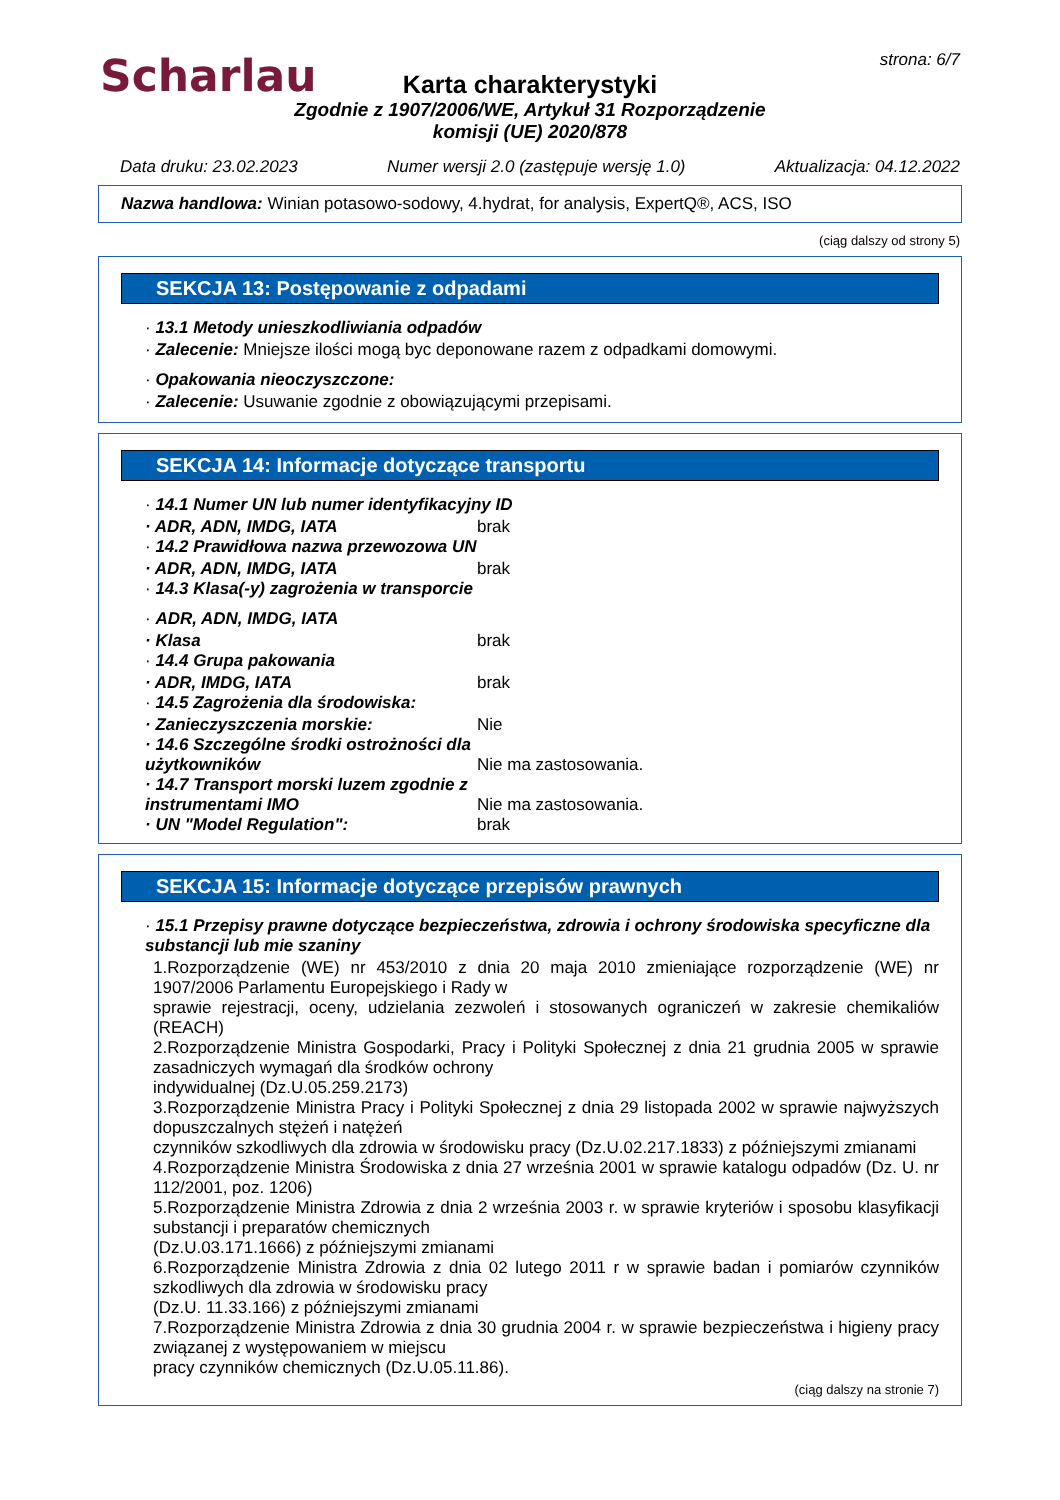Scharlau strona: 6/7
Karta charakterystyki
Zgodnie z 1907/2006/WE, Artykuł 31 Rozporządzenie
komisji (UE) 2020/878
Data druku: 23.02.2023 Numer wersji 2.0 (zastępuje wersję 1.0) Aktualizacja: 04.12.2022
Nazwa handlowa: Winian potasowo-sodowy, 4.hydrat, for analysis, ExpertQ®, ACS, ISO
(ciąg dalszy od strony 5)
SEKCJA 13: Postępowanie z odpadami
· 13.1 Metody unieszkodliwiania odpadów
· Zalecenie: Mniejsze ilości mogą byc deponowane razem z odpadkami domowymi.
· Opakowania nieoczyszczone:
· Zalecenie: Usuwanie zgodnie z obowiązującymi przepisami.
SEKCJA 14: Informacje dotyczące transportu
· 14.1 Numer UN lub numer identyfikacyjny ID
· ADR, ADN, IMDG, IATA brak
· 14.2 Prawidłowa nazwa przewozowa UN
· ADR, ADN, IMDG, IATA brak
· 14.3 Klasa(-y) zagrożenia w transporcie
· ADR, ADN, IMDG, IATA
· Klasa brak
· 14.4 Grupa pakowania
· ADR, IMDG, IATA brak
· 14.5 Zagrożenia dla środowiska:
· Zanieczyszczenia morskie: Nie
· 14.6 Szczególne środki ostrożności dla użytkowników Nie ma zastosowania.
· 14.7 Transport morski luzem zgodnie z instrumentami IMO Nie ma zastosowania.
· UN "Model Regulation": brak
SEKCJA 15: Informacje dotyczące przepisów prawnych
· 15.1 Przepisy prawne dotyczące bezpieczeństwa, zdrowia i ochrony środowiska specyficzne dla substancji lub mie szaniny
1.Rozporządzenie (WE) nr 453/2010 z dnia 20 maja 2010 zmieniające rozporządzenie (WE) nr 1907/2006 Parlamentu Europejskiego i Rady w
sprawie rejestracji, oceny, udzielania zezwoleń i stosowanych ograniczeń w zakresie chemikaliów (REACH)
2.Rozporządzenie Ministra Gospodarki, Pracy i Polityki Społecznej z dnia 21 grudnia 2005 w sprawie zasadniczych wymagań dla środków ochrony
indywidualnej (Dz.U.05.259.2173)
3.Rozporządzenie Ministra Pracy i Polityki Społecznej z dnia 29 listopada 2002 w sprawie najwyższych dopuszczalnych stężeń i natężeń
czynników szkodliwych dla zdrowia w środowisku pracy (Dz.U.02.217.1833) z późniejszymi zmianami
4.Rozporządzenie Ministra Środowiska z dnia 27 września 2001 w sprawie katalogu odpadów (Dz. U. nr 112/2001, poz. 1206)
5.Rozporządzenie Ministra Zdrowia z dnia 2 września 2003 r. w sprawie kryteriów i sposobu klasyfikacji substancji i preparatów chemicznych
(Dz.U.03.171.1666) z późniejszymi zmianami
6.Rozporządzenie Ministra Zdrowia z dnia 02 lutego 2011 r w sprawie badan i pomiarów czynników szkodliwych dla zdrowia w środowisku pracy
(Dz.U. 11.33.166) z późniejszymi zmianami
7.Rozporządzenie Ministra Zdrowia z dnia 30 grudnia 2004 r. w sprawie bezpieczeństwa i higieny pracy związanej z występowaniem w miejscu
pracy czynników chemicznych (Dz.U.05.11.86).
(ciąg dalszy na stronie 7)